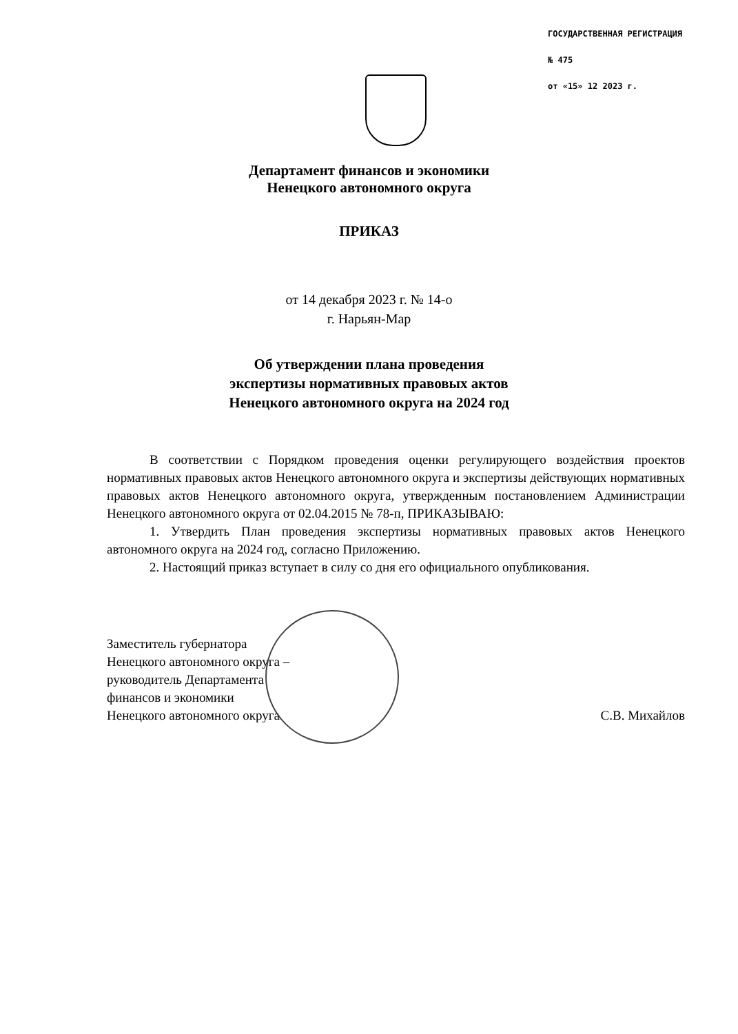ГОСУДАРСТВЕННАЯ РЕГИСТРАЦИЯ
№ 475
от «15» 12 2023 г.
Департамент финансов и экономики
Ненецкого автономного округа
ПРИКАЗ
от 14 декабря 2023 г. № 14-о
г. Нарьян-Мар
Об утверждении плана проведения
экспертизы нормативных правовых актов
Ненецкого автономного округа на 2024 год
В соответствии с Порядком проведения оценки регулирующего воздействия проектов нормативных правовых актов Ненецкого автономного округа и экспертизы действующих нормативных правовых актов Ненецкого автономного округа, утвержденным постановлением Администрации Ненецкого автономного округа от 02.04.2015 № 78-п, ПРИКАЗЫВАЮ:
1. Утвердить План проведения экспертизы нормативных правовых актов Ненецкого автономного округа на 2024 год, согласно Приложению.
2. Настоящий приказ вступает в силу со дня его официального опубликования.
Заместитель губернатора
Ненецкого автономного округа –
руководитель Департамента
финансов и экономики
Ненецкого автономного округа
С.В. Михайлов